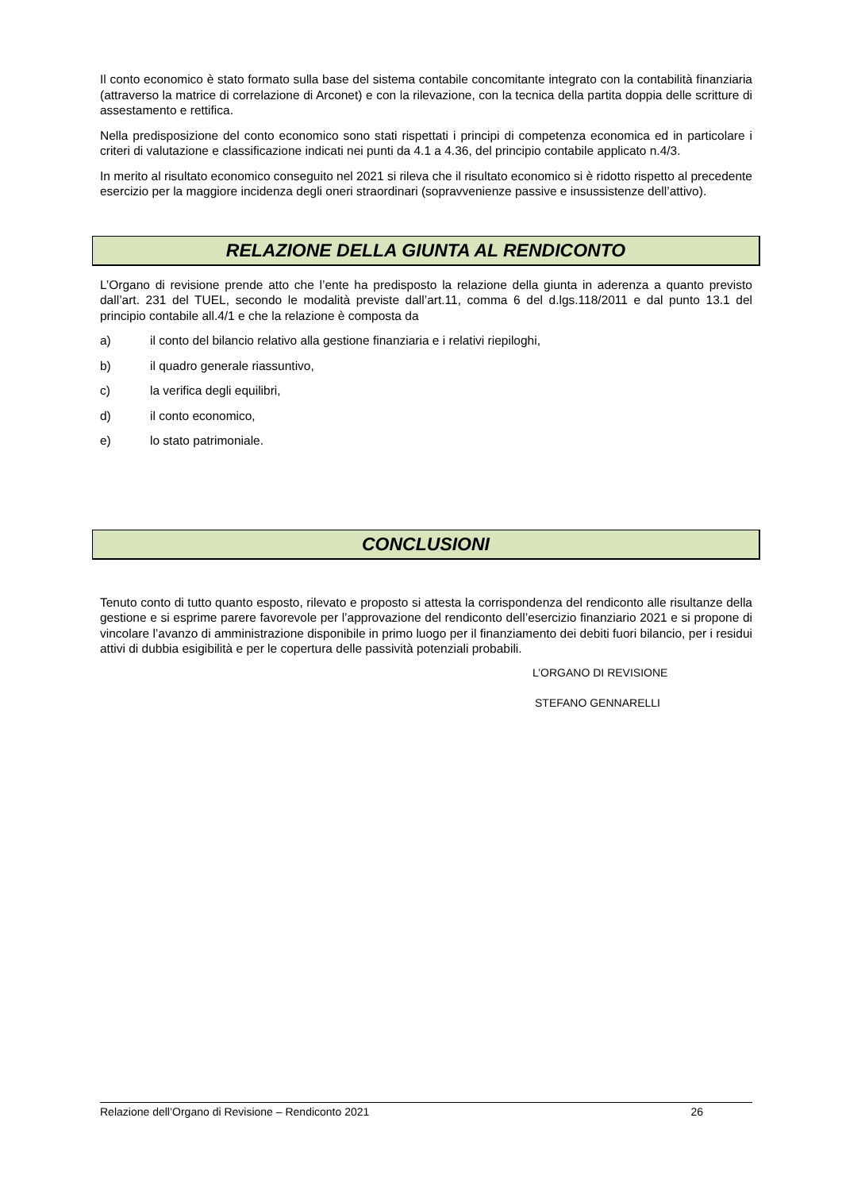Il conto economico è stato formato sulla base del sistema contabile concomitante integrato con la contabilità finanziaria (attraverso la matrice di correlazione di Arconet) e con la rilevazione, con la tecnica della partita doppia delle scritture di assestamento e rettifica.
Nella predisposizione del conto economico sono stati rispettati i principi di competenza economica ed in particolare i criteri di valutazione e classificazione indicati nei punti da 4.1 a 4.36, del principio contabile applicato n.4/3.
In merito al risultato economico conseguito nel 2021 si rileva che il risultato economico si è ridotto rispetto al precedente esercizio per la maggiore incidenza degli oneri straordinari (sopravvenienze passive e insussistenze dell’attivo).
RELAZIONE DELLA GIUNTA AL RENDICONTO
L’Organo di revisione prende atto che l’ente ha predisposto la relazione della giunta in aderenza a quanto previsto dall’art. 231 del TUEL, secondo le modalità previste dall’art.11, comma 6 del d.lgs.118/2011 e dal punto 13.1 del principio contabile all.4/1 e che la relazione è composta da
a) il conto del bilancio relativo alla gestione finanziaria e i relativi riepiloghi,
b) il quadro generale riassuntivo,
c) la verifica degli equilibri,
d) il conto economico,
e) lo stato patrimoniale.
CONCLUSIONI
Tenuto conto di tutto quanto esposto, rilevato e proposto si attesta la corrispondenza del rendiconto alle risultanze della gestione e si esprime parere favorevole per l’approvazione del rendiconto dell’esercizio finanziario 2021 e si propone di vincolare l’avanzo di amministrazione disponibile in primo luogo per il finanziamento dei debiti fuori bilancio, per i residui attivi di dubbia esigibilità e per le copertura delle passività potenziali probabili.
L’ORGANO DI REVISIONE
STEFANO GENNARELLI
Relazione dell’Organo di Revisione – Rendiconto 2021 26